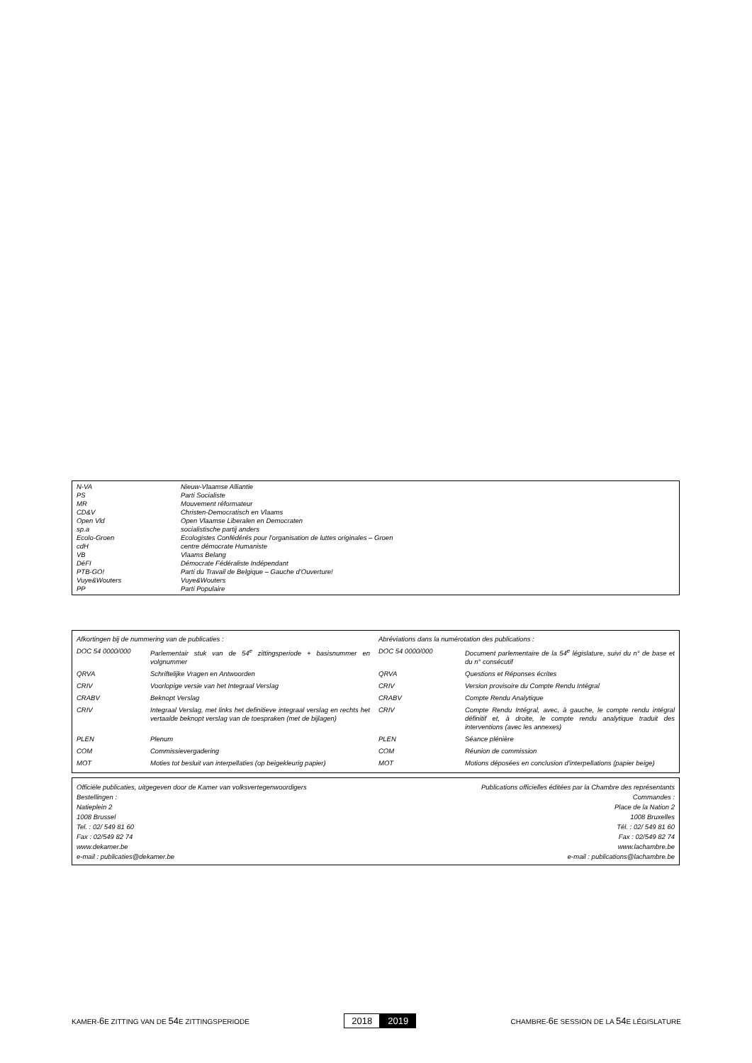| N-VA | Nieuw-Vlaamse Alliantie |
| PS | Parti Socialiste |
| MR | Mouvement réformateur |
| CD&V | Christen-Democratisch en Vlaams |
| Open Vld | Open Vlaamse Liberalen en Democraten |
| sp.a | socialistische partij anders |
| Ecolo-Groen | Ecologistes Confédérés pour l’organisation de luttes originales – Groen |
| cdH | centre démocrate Humaniste |
| VB | Vlaams Belang |
| DéFI | Démocrate Fédéraliste Indépendant |
| PTB-GO! | Parti du Travail de Belgique – Gauche d’Ouverture! |
| Vuye&Wouters | Vuye&Wouters |
| PP | Parti Populaire |
| Afkortingen bij de nummering van de publicaties : | | Abréviations dans la numérotation des publications : | |
| DOC 54 0000/000 | Parlementair stuk van de 54<sup>e</sup> zittingsperiode + basisnummer en volgnummer | DOC 54 0000/000 | Document parlementaire de la 54<sup>e</sup> législature, suivi du n° de base et du n° consécutif |
| QRVA | Schriftelijke Vragen en Antwoorden | QRVA | Questions et Réponses écrites |
| CRIV | Voorlopige versie van het Integraal Verslag | CRIV | Version provisoire du Compte Rendu Intégral |
| CRABV | Beknopt Verslag | CRABV | Compte Rendu Analytique |
| CRIV | Integraal Verslag, met links het definitieve integraal verslag en rechts het vertaalde beknopt verslag van de toespraken (met de bijlagen) | CRIV | Compte Rendu Intégral, avec, à gauche, le compte rendu intégral définitif et, à droite, le compte rendu analytique traduit des interventions (avec les annexes) |
| PLEN | Plenum | PLEN | Séance plénière |
| COM | Commissievergadering | COM | Réunion de commission |
| MOT | Moties tot besluit van interpellaties (op beigekleurig papier) | MOT | Motions déposées en conclusion d’interpellations (papier beige) |
Officiële publicaties, uitgegeven door de Kamer van volksvertegenwoordigers Publications officielles éditées par la Chambre des représentants
Bestellingen : Commandes :
Natieplein 2 Place de la Nation 2
1008 Brussel 1008 Bruxelles
Tel. : 02/ 549 81 60 Tél. : 02/ 549 81 60
Fax : 02/549 82 74 Fax : 02/549 82 74
www.dekamer.be www.lachambre.be
e-mail : publicaties@dekamer.be e-mail : publications@lachambre.be
KAMER-6 E ZITTING VAN DE 54 E ZITTINGSPERIODE
2018 2019
CHAMBRE-6 E SESSION DE LA 54 E LÉGISLATURE